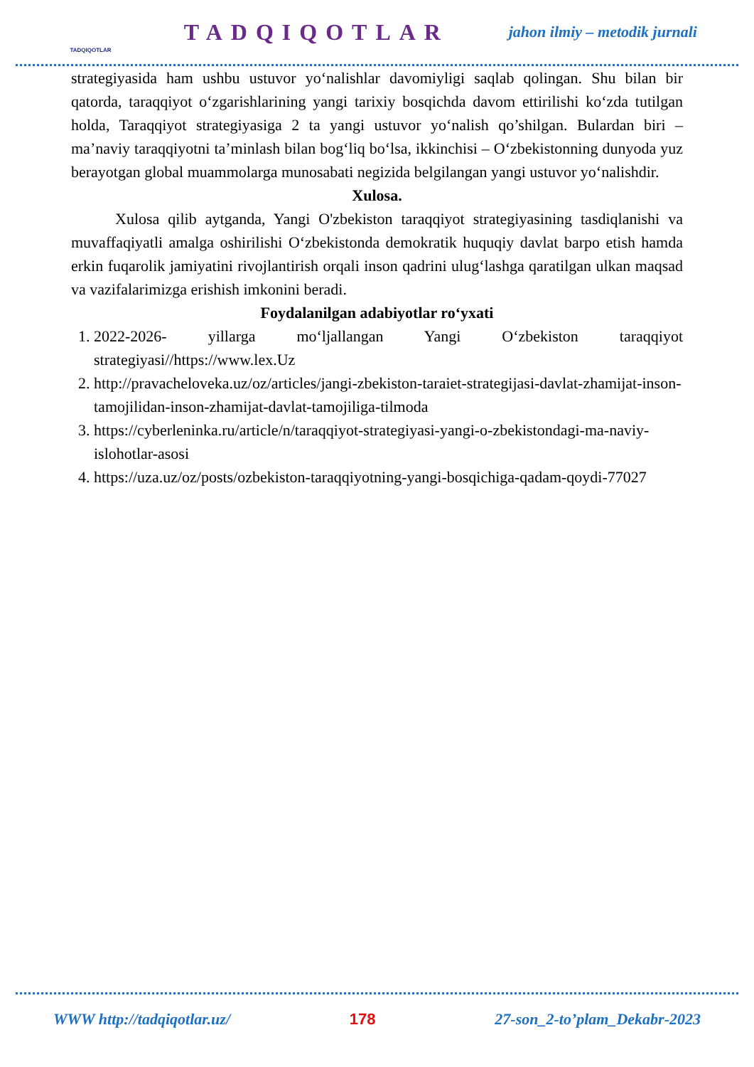TADQIQOTLAR
TADQIQOTLAR
jahon ilmiy – metodik jurnali
strategiyasida ham ushbu ustuvor yo‘nalishlar davomiyligi saqlab qolingan. Shu bilan bir qatorda, taraqqiyot o‘zgarishlarining yangi tarixiy bosqichda davom ettirilishi ko‘zda tutilgan holda, Taraqqiyot strategiyasiga 2 ta yangi ustuvor yo‘nalish qo’shilgan. Bulardan biri – ma’naviy taraqqiyotni ta’minlash bilan bog‘liq bo‘lsa, ikkinchisi – O‘zbekistonning dunyoda yuz berayotgan global muammolarga munosabati negizida belgilangan yangi ustuvor yo‘nalishdir.
Xulosa.
Xulosa qilib aytganda, Yangi O'zbekiston taraqqiyot strategiyasining tasdiqlanishi va muvaffaqiyatli amalga oshirilishi O‘zbekistonda demokratik huquqiy davlat barpo etish hamda erkin fuqarolik jamiyatini rivojlantirish orqali inson qadrini ulug‘lashga qaratilgan ulkan maqsad va vazifalarimizga erishish imkonini beradi.
Foydalanilgan adabiyotlar ro‘yxati
1. 2022-2026- yillarga mo‘ljallangan Yangi O‘zbekiston taraqqiyot strategiyasi//https://www.lex.Uz
2. http://pravacheloveka.uz/oz/articles/jangi-zbekiston-taraiet-strategijasi-davlat-zhamijat-inson-tamojilidan-inson-zhamijat-davlat-tamojiliga-tilmoda
3. https://cyberleninka.ru/article/n/taraqqiyot-strategiyasi-yangi-o-zbekistondagi-ma-naviy-islohotlar-asosi
4. https://uza.uz/oz/posts/ozbekiston-taraqqiyotning-yangi-bosqichiga-qadam-qoydi-77027
WWW http://tadqiqotlar.uz/ 178 27-son_2-to’plam_Dekabr-2023